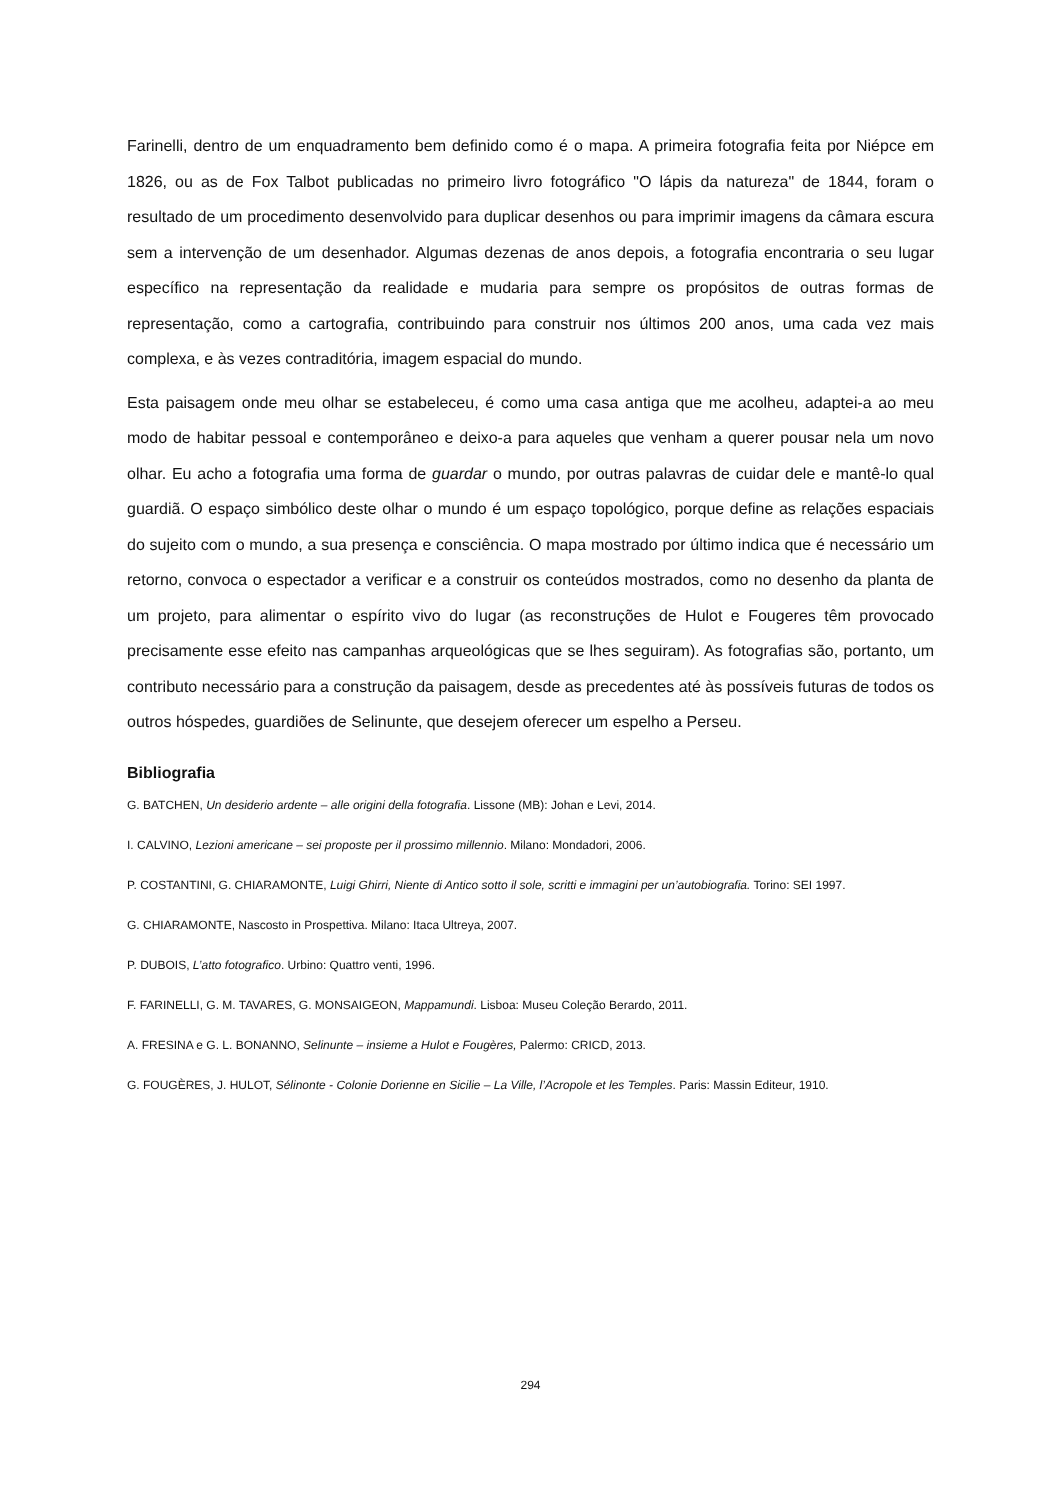Farinelli, dentro de um enquadramento bem definido como é o mapa. A primeira fotografia feita por Niépce em 1826, ou as de Fox Talbot publicadas no primeiro livro fotográfico "O lápis da natureza" de 1844, foram o resultado de um procedimento desenvolvido para duplicar desenhos ou para imprimir imagens da câmara escura sem a intervenção de um desenhador. Algumas dezenas de anos depois, a fotografia encontraria o seu lugar específico na representação da realidade e mudaria para sempre os propósitos de outras formas de representação, como a cartografia, contribuindo para construir nos últimos 200 anos, uma cada vez mais complexa, e às vezes contraditória, imagem espacial do mundo.
Esta paisagem onde meu olhar se estabeleceu, é como uma casa antiga que me acolheu, adaptei-a ao meu modo de habitar pessoal e contemporâneo e deixo-a para aqueles que venham a querer pousar nela um novo olhar. Eu acho a fotografia uma forma de guardar o mundo, por outras palavras de cuidar dele e mantê-lo qual guardiã. O espaço simbólico deste olhar o mundo é um espaço topológico, porque define as relações espaciais do sujeito com o mundo, a sua presença e consciência. O mapa mostrado por último indica que é necessário um retorno, convoca o espectador a verificar e a construir os conteúdos mostrados, como no desenho da planta de um projeto, para alimentar o espírito vivo do lugar (as reconstruções de Hulot e Fougeres têm provocado precisamente esse efeito nas campanhas arqueológicas que se lhes seguiram). As fotografias são, portanto, um contributo necessário para a construção da paisagem, desde as precedentes até às possíveis futuras de todos os outros hóspedes, guardiões de Selinunte, que desejem oferecer um espelho a Perseu.
Bibliografia
G. BATCHEN, Un desiderio ardente – alle origini della fotografia. Lissone (MB): Johan e Levi, 2014.
I. CALVINO, Lezioni americane – sei proposte per il prossimo millennio. Milano: Mondadori, 2006.
P. COSTANTINI, G. CHIARAMONTE, Luigi Ghirri, Niente di Antico sotto il sole, scritti e immagini per un’autobiografia. Torino: SEI 1997.
G. CHIARAMONTE, Nascosto in Prospettiva. Milano: Itaca Ultreya, 2007.
P. DUBOIS, L’atto fotografico. Urbino: Quattro venti, 1996.
F. FARINELLI, G. M. TAVARES, G. MONSAIGEON, Mappamundi. Lisboa: Museu Coleção Berardo, 2011.
A. FRESINA e G. L. BONANNO, Selinunte – insieme a Hulot e Fougères, Palermo: CRICD, 2013.
G. FOUGÈRES, J. HULOT, Sélinonte - Colonie Dorienne en Sicilie – La Ville, l’Acropole et les Temples. Paris: Massin Editeur, 1910.
294